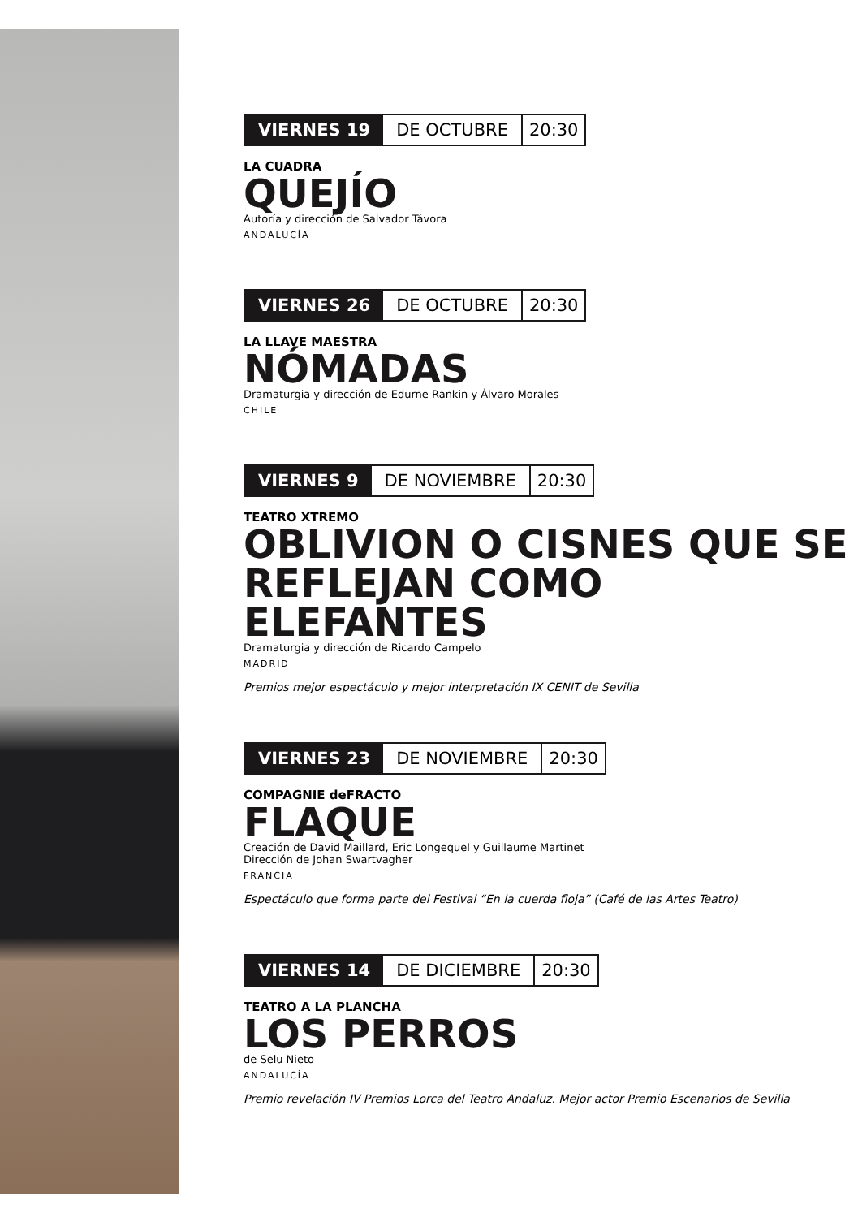VIERNES 19 DE OCTUBRE 20:30
LA CUADRA
QUEJÍO
Autoría y dirección de Salvador Távora
ANDALUCÍA
VIERNES 26 DE OCTUBRE 20:30
LA LLAVE MAESTRA
NÓMADAS
Dramaturgia y dirección de Edurne Rankin y Álvaro Morales
CHILE
VIERNES 9 DE NOVIEMBRE 20:30
TEATRO XTREMO
OBLIVION O CISNES QUE SE REFLEJAN COMO ELEFANTES
Dramaturgia y dirección de Ricardo Campelo
MADRID
Premios mejor espectáculo y mejor interpretación IX CENIT de Sevilla
VIERNES 23 DE NOVIEMBRE 20:30
COMPAGNIE deFRACTO
FLAQUE
Creación de David Maillard, Eric Longequel y Guillaume Martinet
Dirección de Johan Swartvagher
FRANCIA
Espectáculo que forma parte del Festival “En la cuerda floja” (Café de las Artes Teatro)
VIERNES 14 DE DICIEMBRE 20:30
TEATRO A LA PLANCHA
LOS PERROS
de Selu Nieto
ANDALUCÍA
Premio revelación IV Premios Lorca del Teatro Andaluz. Mejor actor Premio Escenarios de Sevilla